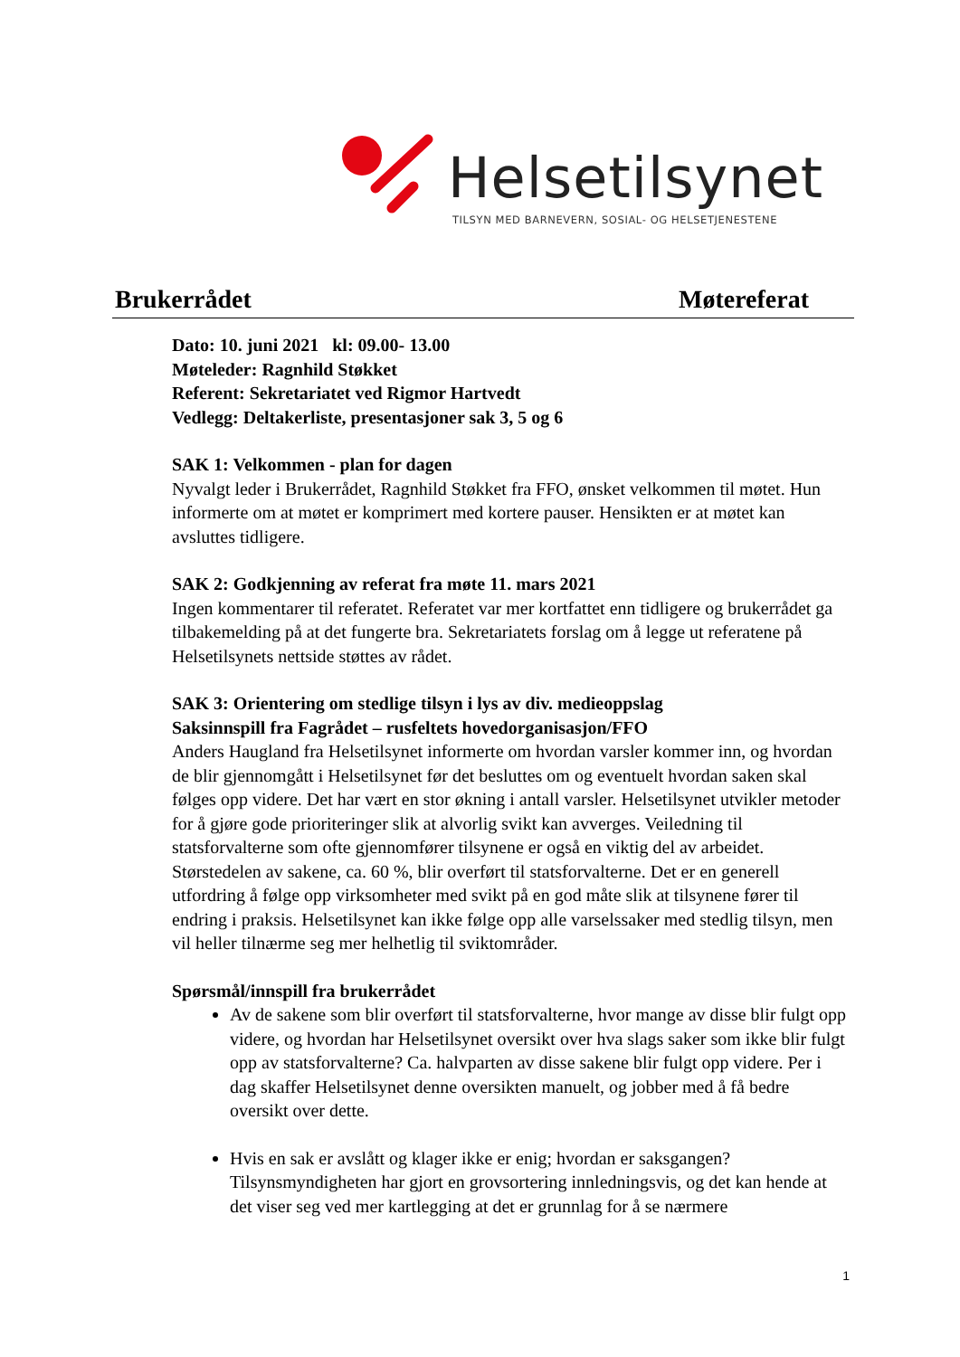Helsetilsynet
TILSYN MED BARNEVERN, SOSIAL- OG HELSETJENESTENE
Brukerrådet Møtereferat
Dato: 10. juni 2021 kl: 09.00- 13.00
Møteleder: Ragnhild Støkket
Referent: Sekretariatet ved Rigmor Hartvedt
Vedlegg: Deltakerliste, presentasjoner sak 3, 5 og 6
SAK 1: Velkommen - plan for dagen
Nyvalgt leder i Brukerrådet, Ragnhild Støkket fra FFO, ønsket velkommen til møtet. Hun informerte om at møtet er komprimert med kortere pauser. Hensikten er at møtet kan avsluttes tidligere.
SAK 2: Godkjenning av referat fra møte 11. mars 2021
Ingen kommentarer til referatet. Referatet var mer kortfattet enn tidligere og brukerrådet ga tilbakemelding på at det fungerte bra. Sekretariatets forslag om å legge ut referatene på Helsetilsynets nettside støttes av rådet.
SAK 3: Orientering om stedlige tilsyn i lys av div. medieoppslag
Saksinnspill fra Fagrådet – rusfeltets hovedorganisasjon/FFO
Anders Haugland fra Helsetilsynet informerte om hvordan varsler kommer inn, og hvordan de blir gjennomgått i Helsetilsynet før det besluttes om og eventuelt hvordan saken skal følges opp videre. Det har vært en stor økning i antall varsler. Helsetilsynet utvikler metoder for å gjøre gode prioriteringer slik at alvorlig svikt kan avverges. Veiledning til statsforvalterne som ofte gjennomfører tilsynene er også en viktig del av arbeidet. Størstedelen av sakene, ca. 60 %, blir overført til statsforvalterne. Det er en generell utfordring å følge opp virksomheter med svikt på en god måte slik at tilsynene fører til endring i praksis. Helsetilsynet kan ikke følge opp alle varselssaker med stedlig tilsyn, men vil heller tilnærme seg mer helhetlig til sviktområder.
Spørsmål/innspill fra brukerrådet
Av de sakene som blir overført til statsforvalterne, hvor mange av disse blir fulgt opp videre, og hvordan har Helsetilsynet oversikt over hva slags saker som ikke blir fulgt opp av statsforvalterne? Ca. halvparten av disse sakene blir fulgt opp videre. Per i dag skaffer Helsetilsynet denne oversikten manuelt, og jobber med å få bedre oversikt over dette.
Hvis en sak er avslått og klager ikke er enig; hvordan er saksgangen? Tilsynsmyndigheten har gjort en grovsortering innledningsvis, og det kan hende at det viser seg ved mer kartlegging at det er grunnlag for å se nærmere
1